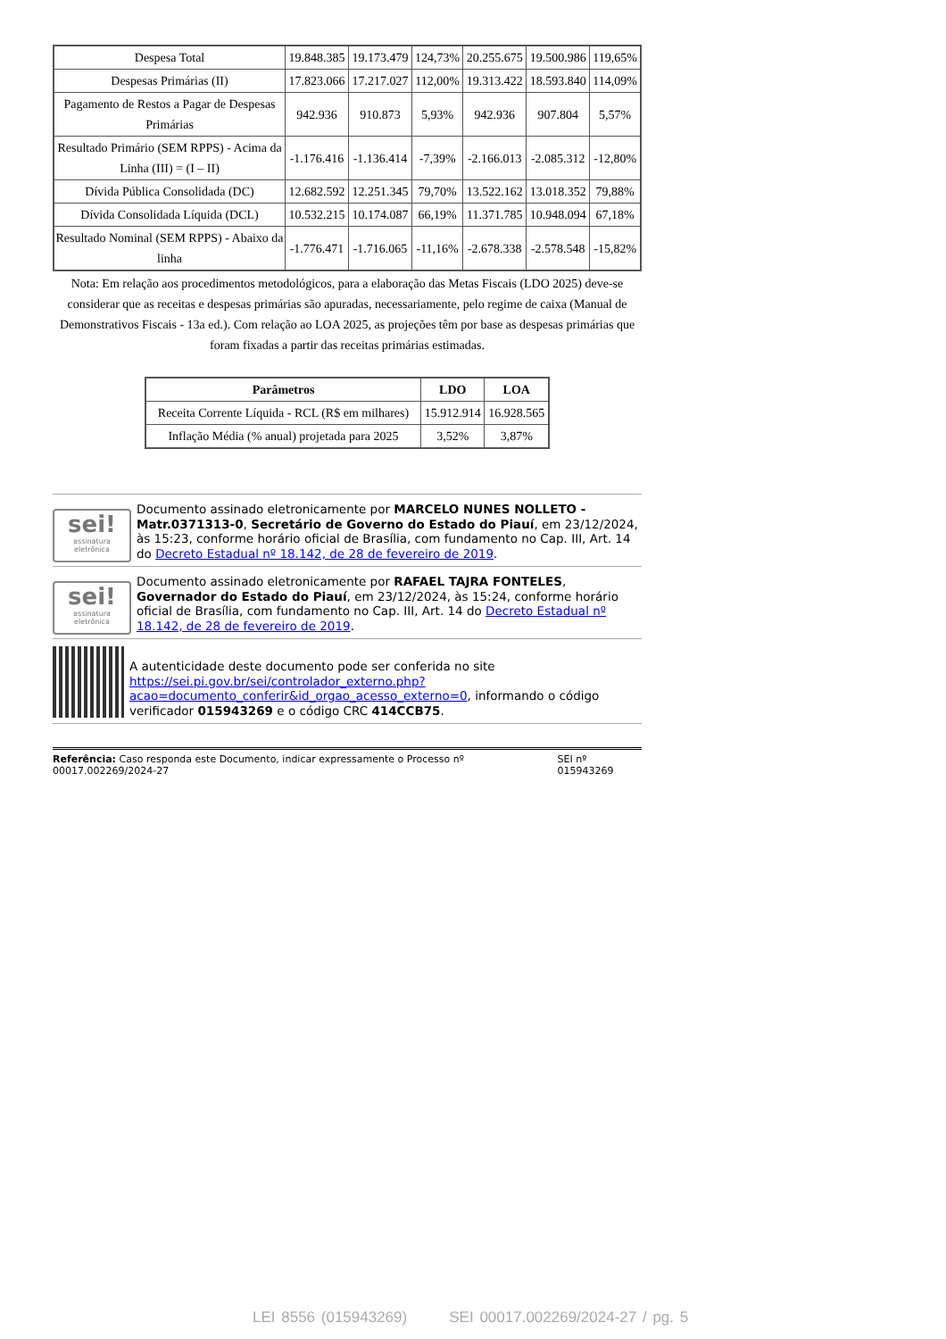| Despesa Total | 19.848.385 | 19.173.479 | 124,73% | 20.255.675 | 19.500.986 | 119,65% |
| Despesas Primárias (II) | 17.823.066 | 17.217.027 | 112,00% | 19.313.422 | 18.593.840 | 114,09% |
| Pagamento de Restos a Pagar de Despesas Primárias | 942.936 | 910.873 | 5,93% | 942.936 | 907.804 | 5,57% |
| Resultado Primário (SEM RPPS) - Acima da Linha (III) = (I – II) | -1.176.416 | -1.136.414 | -7,39% | -2.166.013 | -2.085.312 | -12,80% |
| Dívida Pública Consolidada (DC) | 12.682.592 | 12.251.345 | 79,70% | 13.522.162 | 13.018.352 | 79,88% |
| Dívida Consolidada Líquida (DCL) | 10.532.215 | 10.174.087 | 66,19% | 11.371.785 | 10.948.094 | 67,18% |
| Resultado Nominal (SEM RPPS) - Abaixo da linha | -1.776.471 | -1.716.065 | -11,16% | -2.678.338 | -2.578.548 | -15,82% |
Nota: Em relação aos procedimentos metodológicos, para a elaboração das Metas Fiscais (LDO 2025) deve-se considerar que as receitas e despesas primárias são apuradas, necessariamente, pelo regime de caixa (Manual de Demonstrativos Fiscais - 13a ed.). Com relação ao LOA 2025, as projeções têm por base as despesas primárias que foram fixadas a partir das receitas primárias estimadas.
| Parâmetros | LDO | LOA |
| --- | --- | --- |
| Receita Corrente Líquida - RCL (R$ em milhares) | 15.912.914 | 16.928.565 |
| Inflação Média (% anual) projetada para 2025 | 3,52% | 3,87% |
sei!
assinatura
eletrônica
Documento assinado eletronicamente por MARCELO NUNES NOLLETO - Matr.0371313-0, Secretário de Governo do Estado do Piauí, em 23/12/2024, às 15:23, conforme horário oficial de Brasília, com fundamento no Cap. III, Art. 14 do Decreto Estadual nº 18.142, de 28 de fevereiro de 2019.
sei!
assinatura
eletrônica
Documento assinado eletronicamente por RAFAEL TAJRA FONTELES, Governador do Estado do Piauí, em 23/12/2024, às 15:24, conforme horário oficial de Brasília, com fundamento no Cap. III, Art. 14 do Decreto Estadual nº 18.142, de 28 de fevereiro de 2019.
A autenticidade deste documento pode ser conferida no site https://sei.pi.gov.br/sei/controlador_externo.php?acao=documento_conferir&id_orgao_acesso_externo=0, informando o código verificador 015943269 e o código CRC 414CCB75.
Referência: Caso responda este Documento, indicar expressamente o Processo nº 00017.002269/2024-27
SEI nº 015943269
LEI 8556 (015943269) SEI 00017.002269/2024-27 / pg. 5